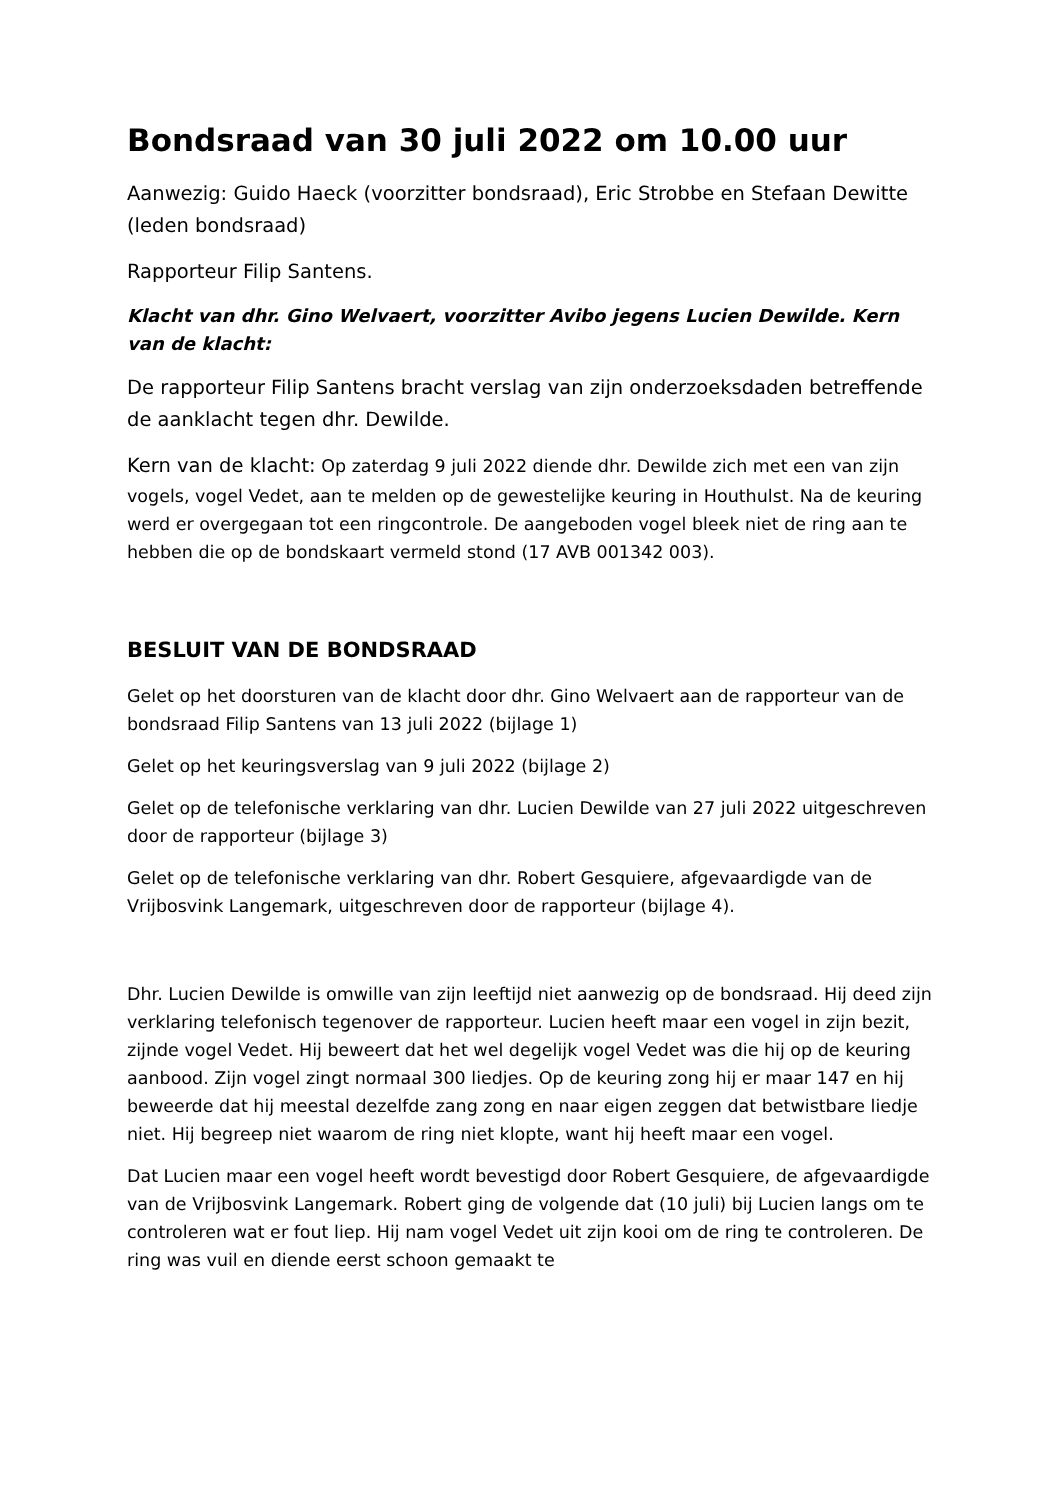Bondsraad van 30 juli 2022 om 10.00 uur
Aanwezig: Guido Haeck (voorzitter bondsraad), Eric Strobbe en Stefaan Dewitte (leden bondsraad)
Rapporteur Filip Santens.
Klacht van dhr. Gino Welvaert, voorzitter Avibo jegens Lucien Dewilde. Kern van de klacht:
De rapporteur Filip Santens bracht verslag van zijn onderzoeksdaden betreffende de aanklacht tegen dhr. Dewilde.
Kern van de klacht: Op zaterdag 9 juli 2022 diende dhr. Dewilde zich met een van zijn vogels, vogel Vedet, aan te melden op de gewestelijke keuring in Houthulst. Na de keuring werd er overgegaan tot een ringcontrole. De aangeboden vogel bleek niet de ring aan te hebben die op de bondskaart vermeld stond (17 AVB 001342 003).
BESLUIT VAN DE BONDSRAAD
Gelet op het doorsturen van de klacht door dhr. Gino Welvaert aan de rapporteur van de bondsraad Filip Santens van 13 juli 2022 (bijlage 1)
Gelet op het keuringsverslag van 9 juli 2022 (bijlage 2)
Gelet op de telefonische verklaring van dhr. Lucien Dewilde van 27 juli 2022 uitgeschreven door de rapporteur (bijlage 3)
Gelet op de telefonische verklaring van dhr. Robert Gesquiere, afgevaardigde van de Vrijbosvink Langemark, uitgeschreven door de rapporteur (bijlage 4).
Dhr. Lucien Dewilde is omwille van zijn leeftijd niet aanwezig op de bondsraad. Hij deed zijn verklaring telefonisch tegenover de rapporteur. Lucien heeft maar een vogel in zijn bezit, zijnde vogel Vedet. Hij beweert dat het wel degelijk vogel Vedet was die hij op de keuring aanbood. Zijn vogel zingt normaal 300 liedjes. Op de keuring zong hij er maar 147 en hij beweerde dat hij meestal dezelfde zang zong en naar eigen zeggen dat betwistbare liedje niet. Hij begreep niet waarom de ring niet klopte, want hij heeft maar een vogel.
Dat Lucien maar een vogel heeft wordt bevestigd door Robert Gesquiere, de afgevaardigde van de Vrijbosvink Langemark. Robert ging de volgende dat (10 juli) bij Lucien langs om te controleren wat er fout liep. Hij nam vogel Vedet uit zijn kooi om de ring te controleren. De ring was vuil en diende eerst schoon gemaakt te